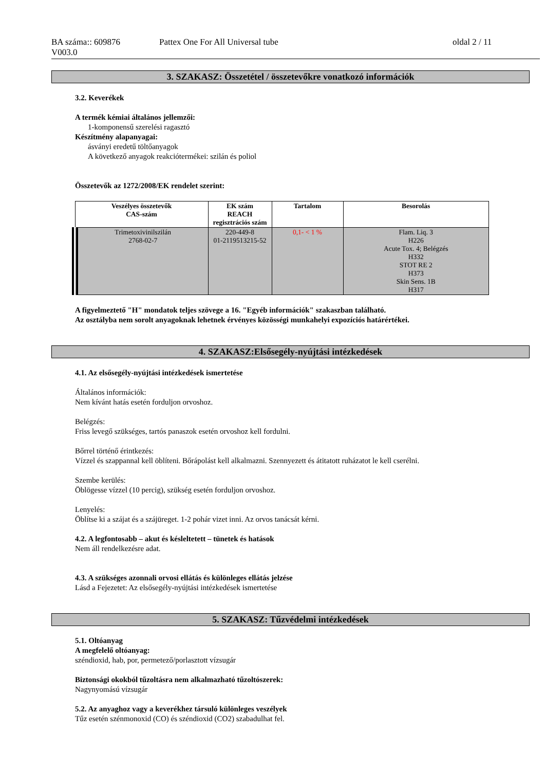BA száma:: 609876
V003.0
Pattex One For All Universal tube
oldal 2 / 11
3. SZAKASZ: Összetétel / összetevőkre vonatkozó információk
3.2. Keverékek
A termék kémiai általános jellemzői:
1-komponensű szerelési ragasztó
Készítmény alapanyagai:
ásványi eredetű töltőanyagok
A következő anyagok reakciótermékei: szilán és poliol
Összetevők az 1272/2008/EK rendelet szerint:
| Veszélyes összetevők CAS-szám | EK szám REACH regisztrációs szám | Tartalom | Besorolás |
| --- | --- | --- | --- |
| Trimetoxivinilszilán 2768-02-7 | 220-449-8 01-2119513215-52 | 0,1- < 1 % | Flam. Liq. 3 H226 Acute Tox. 4; Belégzés H332 STOT RE 2 H373 Skin Sens. 1B H317 |
A figyelmeztető "H" mondatok teljes szövege a 16. "Egyéb információk" szakaszban található.
Az osztályba nem sorolt anyagoknak lehetnek érvényes közösségi munkahelyi expozíciós határértékei.
4. SZAKASZ:Elsősegély-nyújtási intézkedések
4.1. Az elsősegély-nyújtási intézkedések ismertetése
Általános információk:
Nem kívánt hatás esetén forduljon orvoshoz.
Belégzés:
Friss levegő szükséges, tartós panaszok esetén orvoshoz kell fordulni.
Bőrrel történő érintkezés:
Vízzel és szappannal kell öblíteni. Bőrápolást kell alkalmazni. Szennyezett és átitatott ruházatot le kell cserélni.
Szembe kerülés:
Öblögesse vízzel (10 percig), szükség esetén forduljon orvoshoz.
Lenyelés:
Öblítse ki a szájat és a szájüreget. 1-2 pohár vizet inni. Az orvos tanácsát kérni.
4.2. A legfontosabb – akut és késleltetett – tünetek és hatások
Nem áll rendelkezésre adat.
4.3. A szükséges azonnali orvosi ellátás és különleges ellátás jelzése
Lásd a Fejezetet: Az elsősegély-nyújtási intézkedések ismertetése
5. SZAKASZ: Tűzvédelmi intézkedések
5.1. Oltóanyag
A megfelelő oltóanyag:
széndioxid, hab, por, permetező/porlasztott vízsugár
Biztonsági okokból tűzoltásra nem alkalmazható tűzoltószerek:
Nagynyomású vízsugár
5.2. Az anyaghoz vagy a keverékhez társuló különleges veszélyek
Tűz esetén szénmonoxid (CO) és széndioxid (CO2) szabadulhat fel.